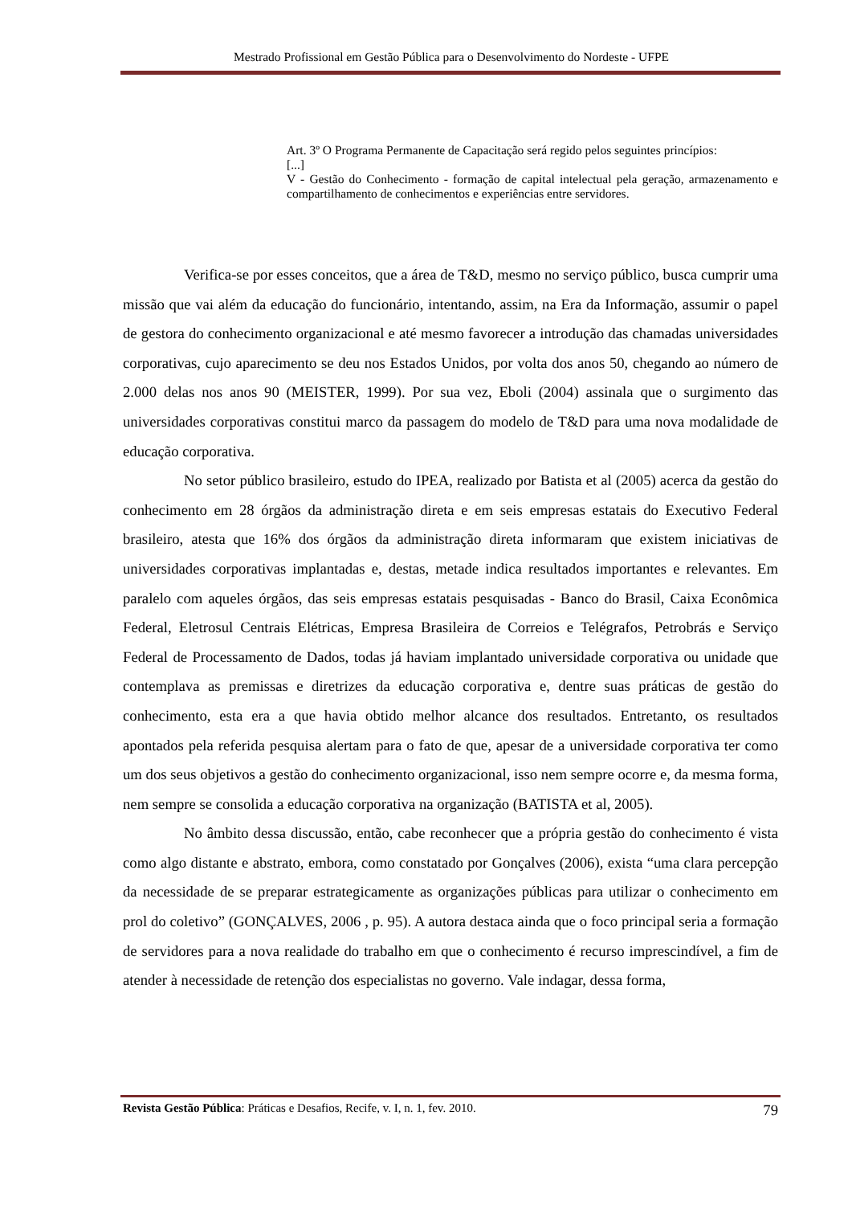Mestrado Profissional em Gestão Pública para o Desenvolvimento do Nordeste - UFPE
Art. 3º O Programa Permanente de Capacitação será regido pelos seguintes princípios:
[...]
V - Gestão do Conhecimento - formação de capital intelectual pela geração, armazenamento e compartilhamento de conhecimentos e experiências entre servidores.
Verifica-se por esses conceitos, que a área de T&D, mesmo no serviço público, busca cumprir uma missão que vai além da educação do funcionário, intentando, assim, na Era da Informação, assumir o papel de gestora do conhecimento organizacional e até mesmo favorecer a introdução das chamadas universidades corporativas, cujo aparecimento se deu nos Estados Unidos, por volta dos anos 50, chegando ao número de 2.000 delas nos anos 90 (MEISTER, 1999). Por sua vez, Eboli (2004) assinala que o surgimento das universidades corporativas constitui marco da passagem do modelo de T&D para uma nova modalidade de educação corporativa.
No setor público brasileiro, estudo do IPEA, realizado por Batista et al (2005) acerca da gestão do conhecimento em 28 órgãos da administração direta e em seis empresas estatais do Executivo Federal brasileiro, atesta que 16% dos órgãos da administração direta informaram que existem iniciativas de universidades corporativas implantadas e, destas, metade indica resultados importantes e relevantes. Em paralelo com aqueles órgãos, das seis empresas estatais pesquisadas - Banco do Brasil, Caixa Econômica Federal, Eletrosul Centrais Elétricas, Empresa Brasileira de Correios e Telégrafos, Petrobrás e Serviço Federal de Processamento de Dados, todas já haviam implantado universidade corporativa ou unidade que contemplava as premissas e diretrizes da educação corporativa e, dentre suas práticas de gestão do conhecimento, esta era a que havia obtido melhor alcance dos resultados. Entretanto, os resultados apontados pela referida pesquisa alertam para o fato de que, apesar de a universidade corporativa ter como um dos seus objetivos a gestão do conhecimento organizacional, isso nem sempre ocorre e, da mesma forma, nem sempre se consolida a educação corporativa na organização (BATISTA et al, 2005).
No âmbito dessa discussão, então, cabe reconhecer que a própria gestão do conhecimento é vista como algo distante e abstrato, embora, como constatado por Gonçalves (2006), exista “uma clara percepção da necessidade de se preparar estrategicamente as organizações públicas para utilizar o conhecimento em prol do coletivo” (GONÇALVES, 2006 , p. 95). A autora destaca ainda que o foco principal seria a formação de servidores para a nova realidade do trabalho em que o conhecimento é recurso imprescindível, a fim de atender à necessidade de retenção dos especialistas no governo. Vale indagar, dessa forma,
Revista Gestão Pública: Práticas e Desafios, Recife, v. I, n. 1, fev. 2010. 79